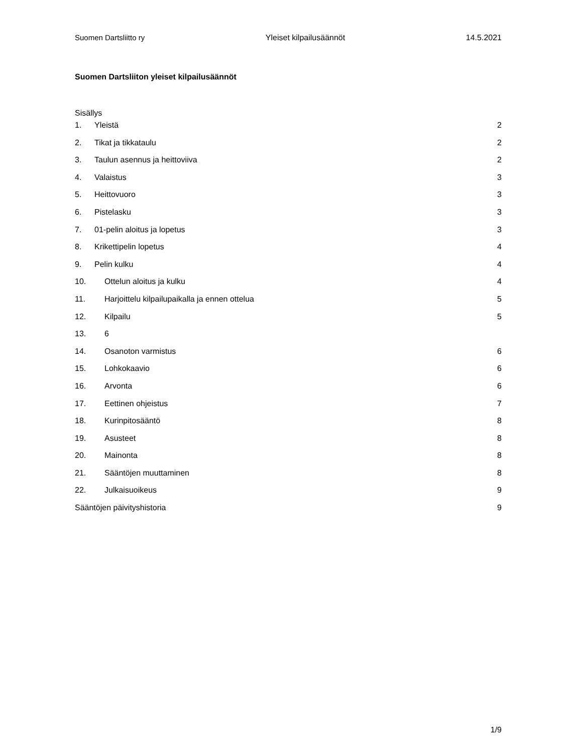Suomen Dartsliitto ry Yleiset kilpailusäännöt 14.5.2021
Suomen Dartsliiton yleiset kilpailusäännöt
Sisällys
1. Yleistä 2
2. Tikat ja tikkataulu 2
3. Taulun asennus ja heittoviiva 2
4. Valaistus 3
5. Heittovuoro 3
6. Pistelasku 3
7. 01-pelin aloitus ja lopetus 3
8. Krikettipelin lopetus 4
9. Pelin kulku 4
10. Ottelun aloitus ja kulku 4
11. Harjoittelu kilpailupaikalla ja ennen ottelua 5
12. Kilpailu 5
13. 6
14. Osanoton varmistus 6
15. Lohkokaavio 6
16. Arvonta 6
17. Eettinen ohjeistus 7
18. Kurinpitosääntö 8
19. Asusteet 8
20. Mainonta 8
21. Sääntöjen muuttaminen 8
22. Julkaisuoikeus 9
Sääntöjen päivityshistoria 9
1/9